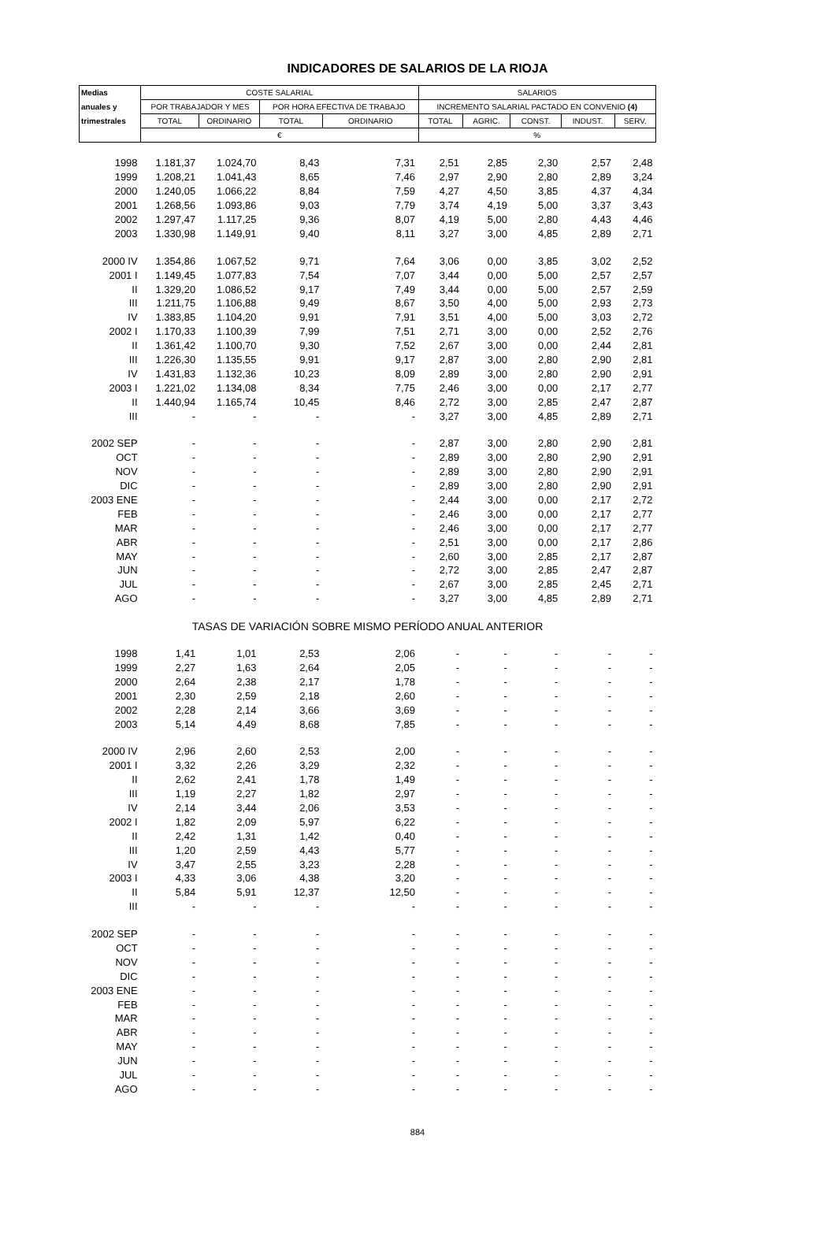INDICADORES DE SALARIOS DE LA RIOJA
| Medias | COSTE SALARIAL | | | | SALARIOS | | | | |
| --- | --- | --- | --- | --- | --- | --- | --- | --- | --- |
| anuales y | POR TRABAJADOR Y MES | | POR HORA EFECTIVA DE TRABAJO | | INCREMENTO SALARIAL PACTADO EN CONVENIO (4) | | | | |
| trimestrales | TOTAL | ORDINARIO | TOTAL | ORDINARIO | TOTAL | AGRIC. | CONST. | INDUST. | SERV. |
| | € | | | | % | | | | |
| 1998 | 1.181,37 | 1.024,70 | 8,43 | 7,31 | 2,51 | 2,85 | 2,30 | 2,57 | 2,48 |
| 1999 | 1.208,21 | 1.041,43 | 8,65 | 7,46 | 2,97 | 2,90 | 2,80 | 2,89 | 3,24 |
| 2000 | 1.240,05 | 1.066,22 | 8,84 | 7,59 | 4,27 | 4,50 | 3,85 | 4,37 | 4,34 |
| 2001 | 1.268,56 | 1.093,86 | 9,03 | 7,79 | 3,74 | 4,19 | 5,00 | 3,37 | 3,43 |
| 2002 | 1.297,47 | 1.117,25 | 9,36 | 8,07 | 4,19 | 5,00 | 2,80 | 4,43 | 4,46 |
| 2003 | 1.330,98 | 1.149,91 | 9,40 | 8,11 | 3,27 | 3,00 | 4,85 | 2,89 | 2,71 |
| 2000 IV | 1.354,86 | 1.067,52 | 9,71 | 7,64 | 3,06 | 0,00 | 3,85 | 3,02 | 2,52 |
| 2001 I | 1.149,45 | 1.077,83 | 7,54 | 7,07 | 3,44 | 0,00 | 5,00 | 2,57 | 2,57 |
| II | 1.329,20 | 1.086,52 | 9,17 | 7,49 | 3,44 | 0,00 | 5,00 | 2,57 | 2,59 |
| III | 1.211,75 | 1.106,88 | 9,49 | 8,67 | 3,50 | 4,00 | 5,00 | 2,93 | 2,73 |
| IV | 1.383,85 | 1.104,20 | 9,91 | 7,91 | 3,51 | 4,00 | 5,00 | 3,03 | 2,72 |
| 2002 I | 1.170,33 | 1.100,39 | 7,99 | 7,51 | 2,71 | 3,00 | 0,00 | 2,52 | 2,76 |
| II | 1.361,42 | 1.100,70 | 9,30 | 7,52 | 2,67 | 3,00 | 0,00 | 2,44 | 2,81 |
| III | 1.226,30 | 1.135,55 | 9,91 | 9,17 | 2,87 | 3,00 | 2,80 | 2,90 | 2,81 |
| IV | 1.431,83 | 1.132,36 | 10,23 | 8,09 | 2,89 | 3,00 | 2,80 | 2,90 | 2,91 |
| 2003 I | 1.221,02 | 1.134,08 | 8,34 | 7,75 | 2,46 | 3,00 | 0,00 | 2,17 | 2,77 |
| II | 1.440,94 | 1.165,74 | 10,45 | 8,46 | 2,72 | 3,00 | 2,85 | 2,47 | 2,87 |
| III | - | - | - | - | 3,27 | 3,00 | 4,85 | 2,89 | 2,71 |
| 2002 SEP | - | - | - | - | 2,87 | 3,00 | 2,80 | 2,90 | 2,81 |
| OCT | - | - | - | - | 2,89 | 3,00 | 2,80 | 2,90 | 2,91 |
| NOV | - | - | - | - | 2,89 | 3,00 | 2,80 | 2,90 | 2,91 |
| DIC | - | - | - | - | 2,89 | 3,00 | 2,80 | 2,90 | 2,91 |
| 2003 ENE | - | - | - | - | 2,44 | 3,00 | 0,00 | 2,17 | 2,72 |
| FEB | - | - | - | - | 2,46 | 3,00 | 0,00 | 2,17 | 2,77 |
| MAR | - | - | - | - | 2,46 | 3,00 | 0,00 | 2,17 | 2,77 |
| ABR | - | - | - | - | 2,51 | 3,00 | 0,00 | 2,17 | 2,86 |
| MAY | - | - | - | - | 2,60 | 3,00 | 2,85 | 2,17 | 2,87 |
| JUN | - | - | - | - | 2,72 | 3,00 | 2,85 | 2,47 | 2,87 |
| JUL | - | - | - | - | 2,67 | 3,00 | 2,85 | 2,45 | 2,71 |
| AGO | - | - | - | - | 3,27 | 3,00 | 4,85 | 2,89 | 2,71 |
| TASAS DE VARIACIÓN SOBRE MISMO PERÍODO ANUAL ANTERIOR | | | | | | | | | |
| 1998 | 1,41 | 1,01 | 2,53 | 2,06 | - | - | - | - | - |
| 1999 | 2,27 | 1,63 | 2,64 | 2,05 | - | - | - | - | - |
| 2000 | 2,64 | 2,38 | 2,17 | 1,78 | - | - | - | - | - |
| 2001 | 2,30 | 2,59 | 2,18 | 2,60 | - | - | - | - | - |
| 2002 | 2,28 | 2,14 | 3,66 | 3,69 | - | - | - | - | - |
| 2003 | 5,14 | 4,49 | 8,68 | 7,85 | - | - | - | - | - |
| 2000 IV | 2,96 | 2,60 | 2,53 | 2,00 | - | - | - | - | - |
| 2001 I | 3,32 | 2,26 | 3,29 | 2,32 | - | - | - | - | - |
| II | 2,62 | 2,41 | 1,78 | 1,49 | - | - | - | - | - |
| III | 1,19 | 2,27 | 1,82 | 2,97 | - | - | - | - | - |
| IV | 2,14 | 3,44 | 2,06 | 3,53 | - | - | - | - | - |
| 2002 I | 1,82 | 2,09 | 5,97 | 6,22 | - | - | - | - | - |
| II | 2,42 | 1,31 | 1,42 | 0,40 | - | - | - | - | - |
| III | 1,20 | 2,59 | 4,43 | 5,77 | - | - | - | - | - |
| IV | 3,47 | 2,55 | 3,23 | 2,28 | - | - | - | - | - |
| 2003 I | 4,33 | 3,06 | 4,38 | 3,20 | - | - | - | - | - |
| II | 5,84 | 5,91 | 12,37 | 12,50 | - | - | - | - | - |
| III | - | - | - | - | - | - | - | - | - |
| 2002 SEP | - | - | - | - | - | - | - | - | - |
| OCT | - | - | - | - | - | - | - | - | - |
| NOV | - | - | - | - | - | - | - | - | - |
| DIC | - | - | - | - | - | - | - | - | - |
| 2003 ENE | - | - | - | - | - | - | - | - | - |
| FEB | - | - | - | - | - | - | - | - | - |
| MAR | - | - | - | - | - | - | - | - | - |
| ABR | - | - | - | - | - | - | - | - | - |
| MAY | - | - | - | - | - | - | - | - | - |
| JUN | - | - | - | - | - | - | - | - | - |
| JUL | - | - | - | - | - | - | - | - | - |
| AGO | - | - | - | - | - | - | - | - | - |
884